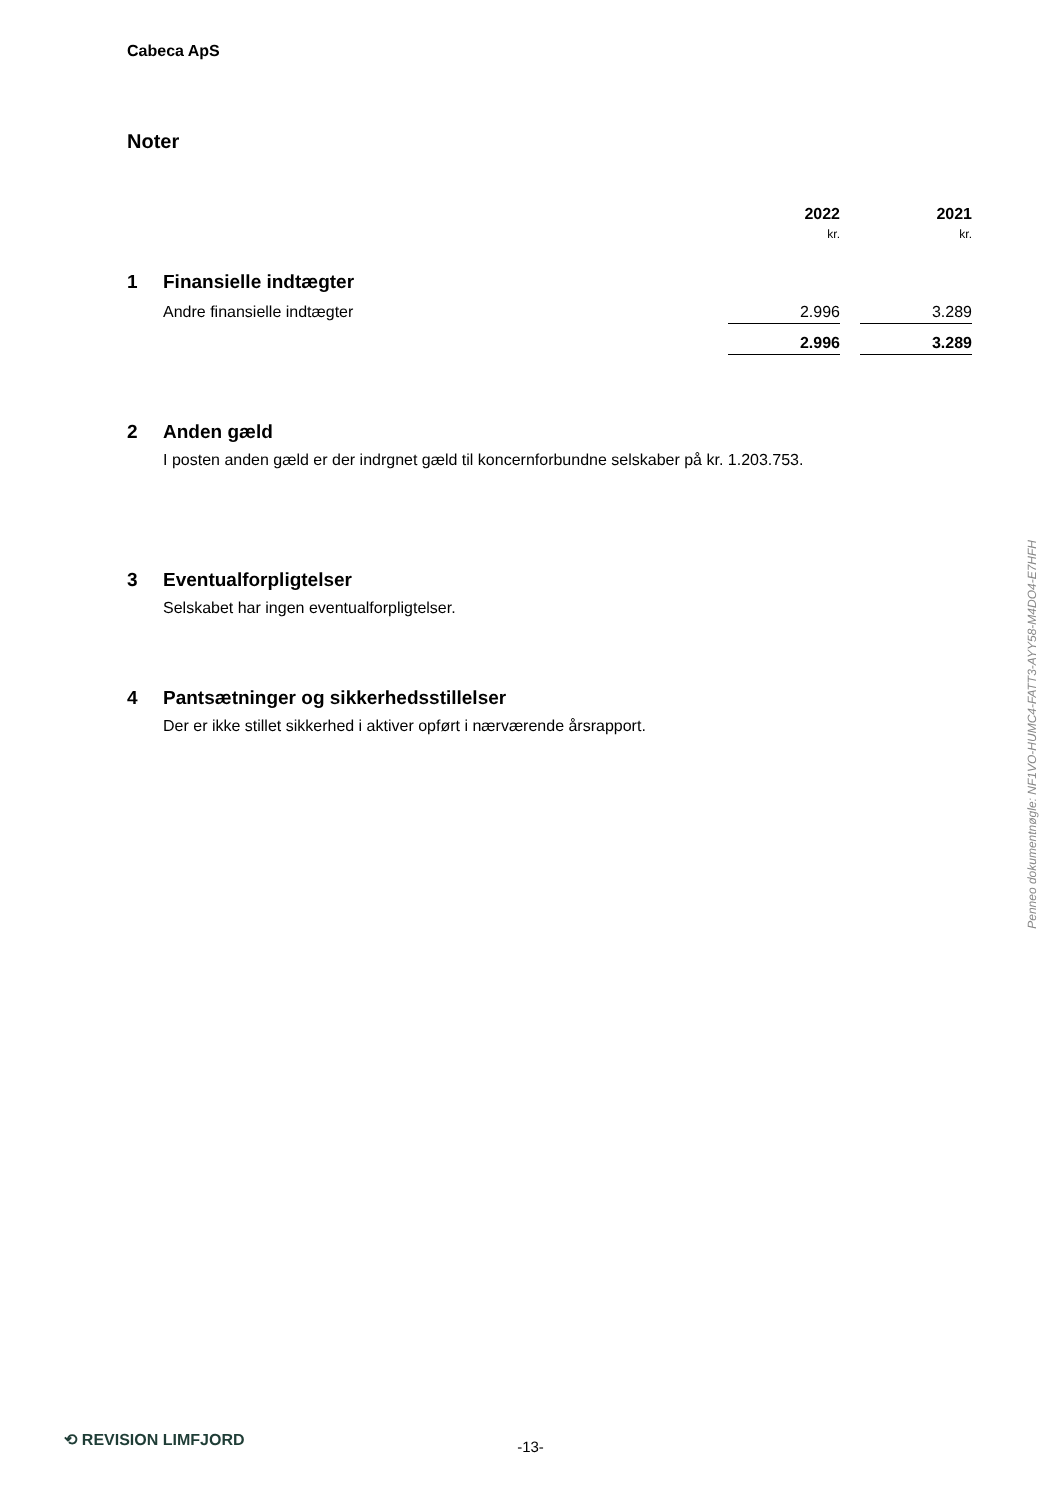Cabeca ApS
Noter
| | 2022 | | 2021 |
| | kr. | | kr. |
| 1 Finansielle indtægter | | | |
| Andre finansielle indtægter | 2.996 | | 3.289 |
| | 2.996 | | 3.289 |
2 Anden gæld
I posten anden gæld er der indrgnet gæld til koncernforbundne selskaber på kr. 1.203.753.
3 Eventualforpligtelser
Selskabet har ingen eventualforpligtelser.
4 Pantsætninger og sikkerhedsstillelser
Der er ikke stillet sikkerhed i aktiver opført i nærværende årsrapport.
Penneo dokumentnøgle: NF1VO-HUMC4-FATT3-AYY58-M4DO4-E7HFH
⟲ REVISION LIMFJORD
-13-